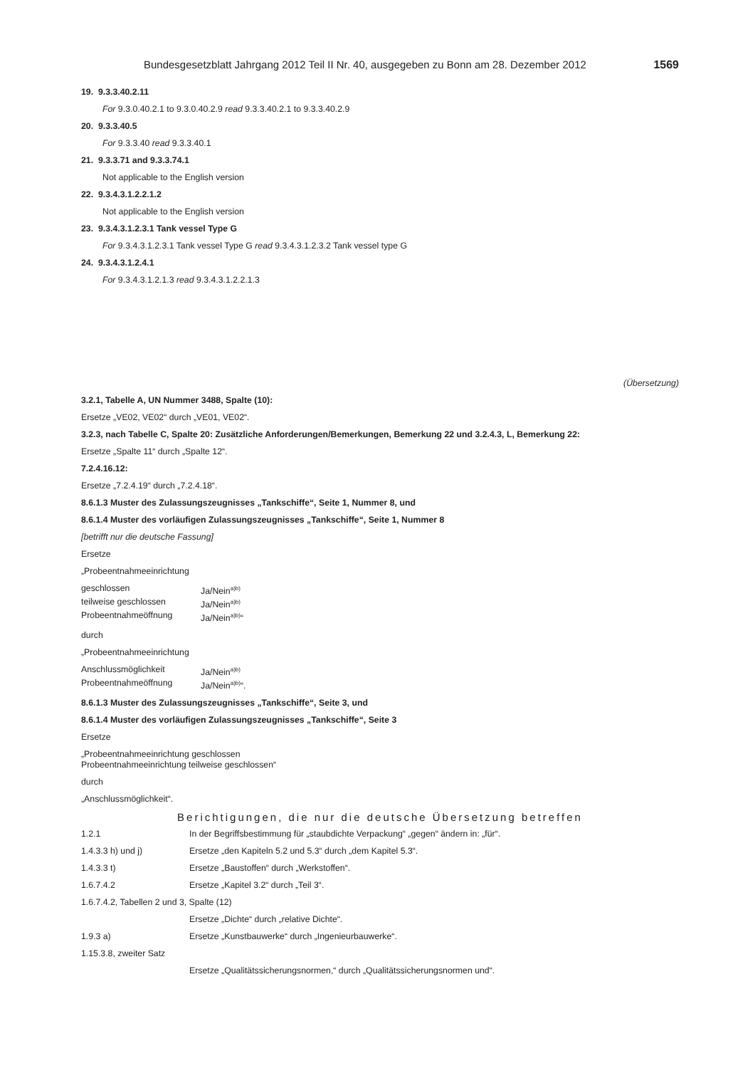Bundesgesetzblatt Jahrgang 2012 Teil II Nr. 40, ausgegeben zu Bonn am 28. Dezember 2012 1569
19. 9.3.3.40.2.11
For 9.3.0.40.2.1 to 9.3.0.40.2.9 read 9.3.3.40.2.1 to 9.3.3.40.2.9
20. 9.3.3.40.5
For 9.3.3.40 read 9.3.3.40.1
21. 9.3.3.71 and 9.3.3.74.1
Not applicable to the English version
22. 9.3.4.3.1.2.2.1.2
Not applicable to the English version
23. 9.3.4.3.1.2.3.1 Tank vessel Type G
For 9.3.4.3.1.2.3.1 Tank vessel Type G read 9.3.4.3.1.2.3.2 Tank vessel type G
24. 9.3.4.3.1.2.4.1
For 9.3.4.3.1.2.1.3 read 9.3.4.3.1.2.2.1.3
(Übersetzung)
3.2.1, Tabelle A, UN Nummer 3488, Spalte (10):
Ersetze „VE02, VE02“ durch „VE01, VE02“.
3.2.3, nach Tabelle C, Spalte 20: Zusätzliche Anforderungen/Bemerkungen, Bemerkung 22 und 3.2.4.3, L, Bemerkung 22:
Ersetze „Spalte 11“ durch „Spalte 12“.
7.2.4.16.12:
Ersetze „7.2.4.19“ durch „7.2.4.18“.
8.6.1.3 Muster des Zulassungszeugnisses „Tankschiffe“, Seite 1, Nummer 8, und
8.6.1.4 Muster des vorläufigen Zulassungszeugnisses „Tankschiffe“, Seite 1, Nummer 8
[betrifft nur die deutsche Fassung]
Ersetze
„Probeentnahmeeinrichtung
geschlossen Ja/Nein<sup>a)b)</sup> teilweise geschlossen Ja/Nein<sup>a)b)</sup> Probeentnahmeöffnung Ja/Nein<sup>a)b)</sup>“
durch
„Probeentnahmeeinrichtung
Anschlussmöglichkeit Ja/Nein<sup>a)b)</sup> Probeentnahmeöffnung Ja/Nein<sup>a)b)</sup>“.
8.6.1.3 Muster des Zulassungszeugnisses „Tankschiffe“, Seite 3, und
8.6.1.4 Muster des vorläufigen Zulassungszeugnisses „Tankschiffe“, Seite 3
Ersetze
„Probeentnahmeeinrichtung geschlossen
Probeentnahmeeinrichtung teilweise geschlossen“
durch
„Anschlussmöglichkeit“.
Berichtigungen, die nur die deutsche Übersetzung betreffen
1.2.1 In der Begriffsbestimmung für „staubdichte Verpackung“ „gegen“ ändern in: „für“.
1.4.3.3 h) und j) Ersetze „den Kapiteln 5.2 und 5.3“ durch „dem Kapitel 5.3“.
1.4.3.3 t) Ersetze „Baustoffen“ durch „Werkstoffen“.
1.6.7.4.2 Ersetze „Kapitel 3.2“ durch „Teil 3“.
1.6.7.4.2, Tabellen 2 und 3, Spalte (12)
Ersetze „Dichte“ durch „relative Dichte“.
1.9.3 a) Ersetze „Kunstbauwerke“ durch „Ingenieurbauwerke“.
1.15.3.8, zweiter Satz
Ersetze „Qualitätssicherungsnormen,“ durch „Qualitätssicherungsnormen und“.